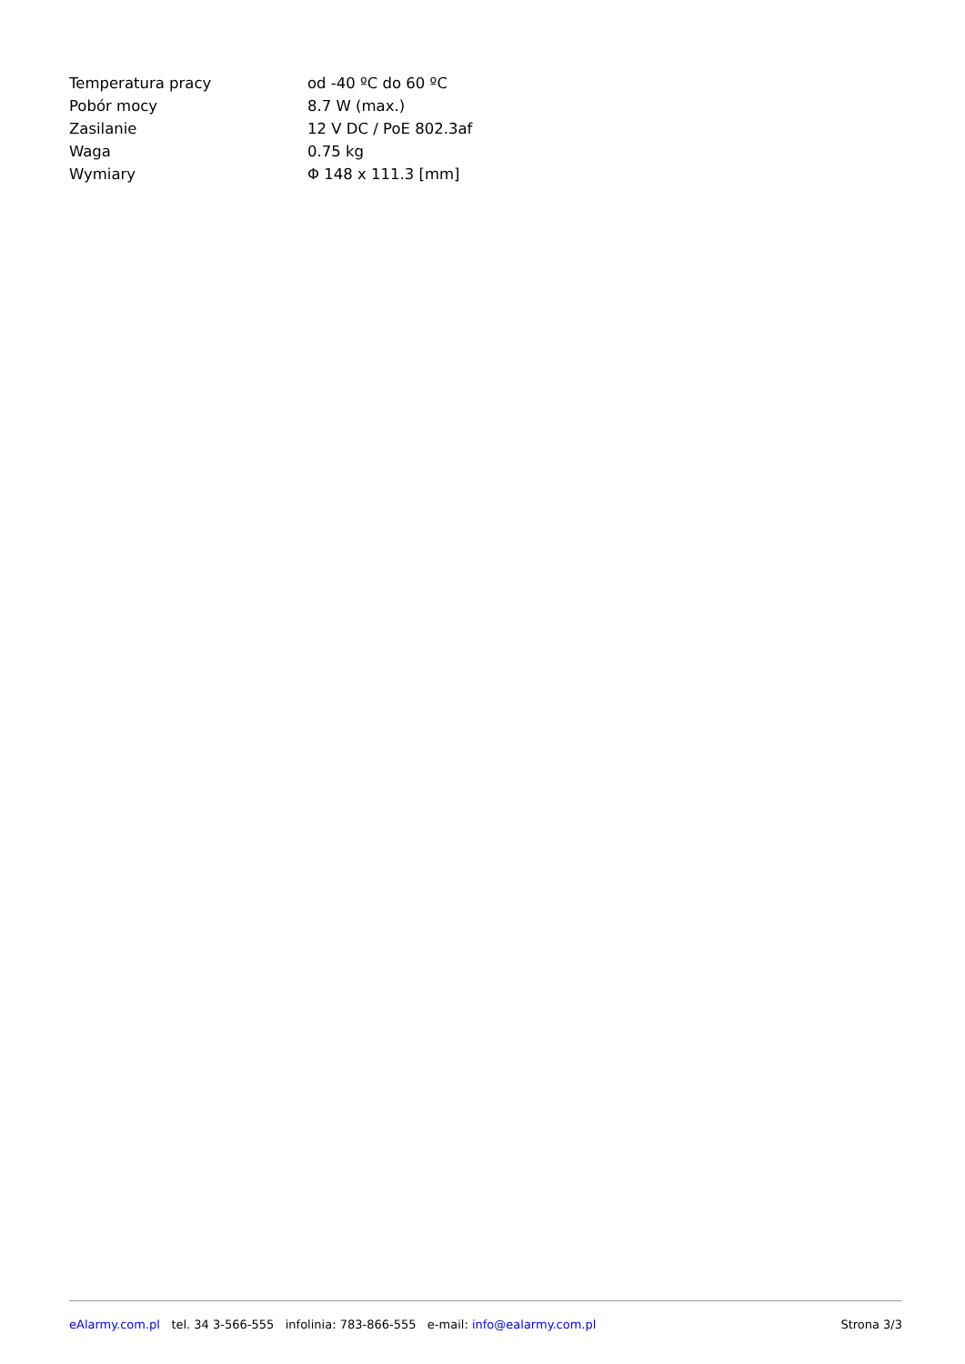| Temperatura pracy | od -40 ºC do 60 ºC |
| Pobór mocy | 8.7 W (max.) |
| Zasilanie | 12 V DC / PoE 802.3af |
| Waga | 0.75 kg |
| Wymiary | Φ 148 x 111.3 [mm] |
eAlarmy.com.pl tel. 34 3-566-555 infolinia: 783-866-555 e-mail: info@ealarmy.com.pl Strona 3/3